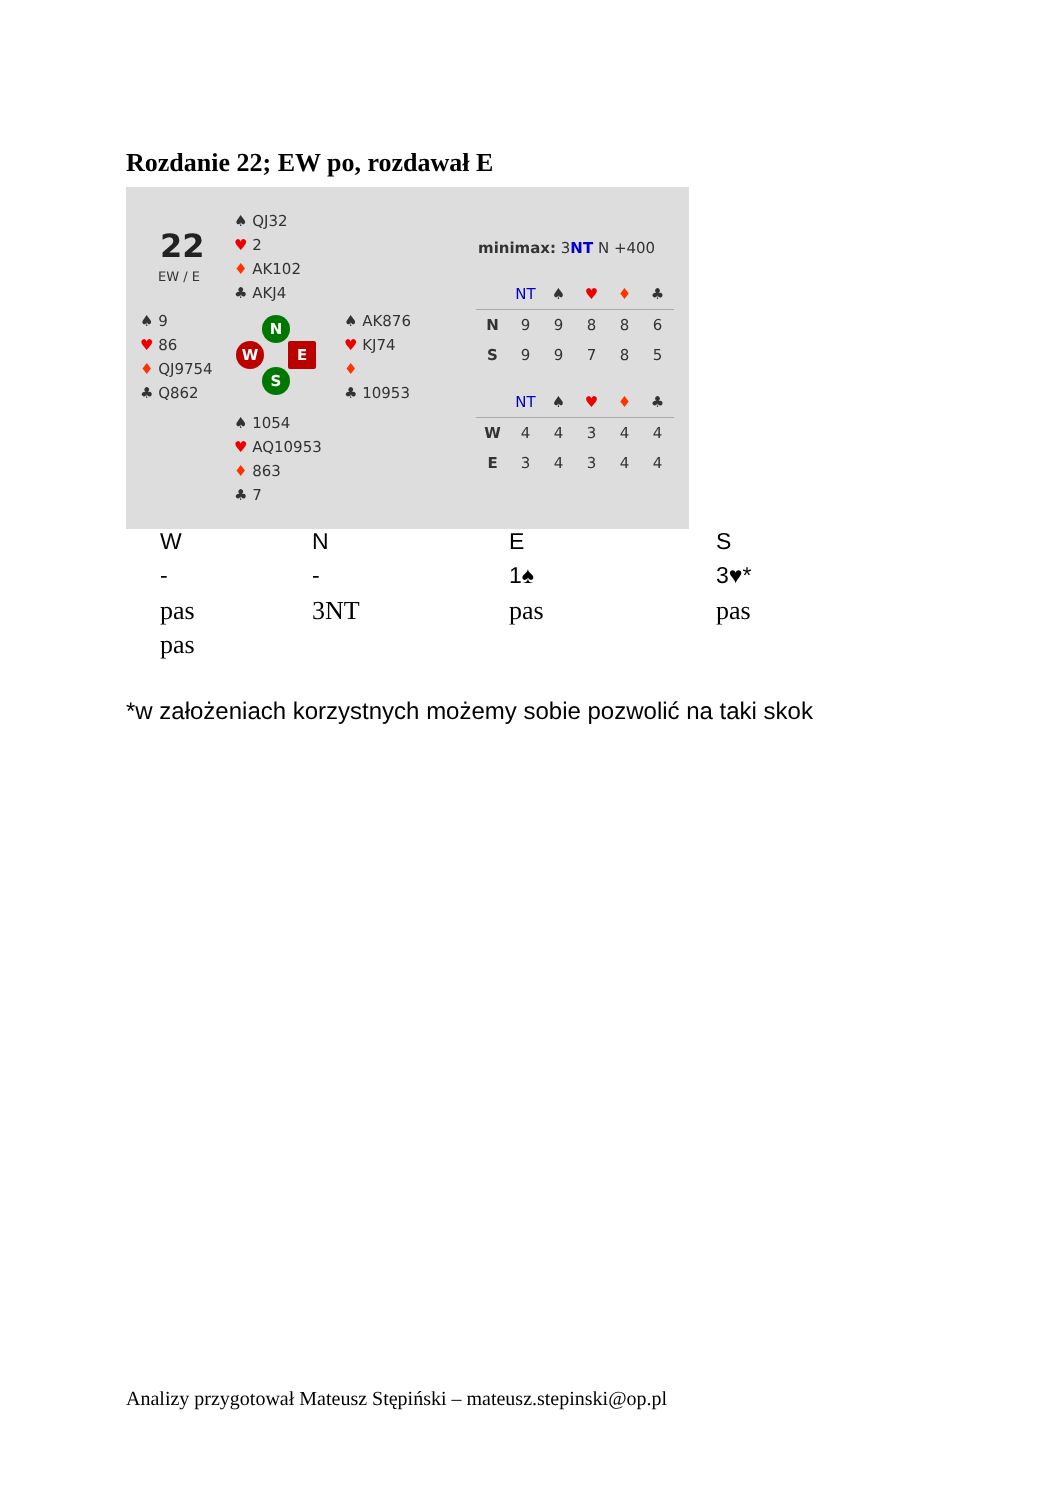Rozdanie 22; EW po, rozdawał E
22
EW / E
♠ QJ32
♥ 2
♦ AK102
♣ AKJ4
♠ 9
♥ 86
♦ QJ9754
♣ Q862
♠ AK876
♥ KJ74
♦
♣ 10953
♠ 1054
♥ AQ10953
♦ 863
♣ 7
N
W E
S
minimax: 3NT N +400
| | NT | ♠ | ♥ | ♦ | ♣ |
| --- | --- | --- | --- | --- | --- |
| N | 9 | 9 | 8 | 8 | 6 |
| S | 9 | 9 | 7 | 8 | 5 |
| | NT | ♠ | ♥ | ♦ | ♣ |
| --- | --- | --- | --- | --- | --- |
| W | 4 | 4 | 3 | 4 | 4 |
| E | 3 | 4 | 3 | 4 | 4 |
| W | N | E | S |
| --- | --- | --- | --- |
| - | - | 1♠ | 3♥* |
| pas | 3NT | pas | pas |
| pas | | | |
*w założeniach korzystnych możemy sobie pozwolić na taki skok
Analizy przygotował Mateusz Stępiński – mateusz.stepinski@op.pl